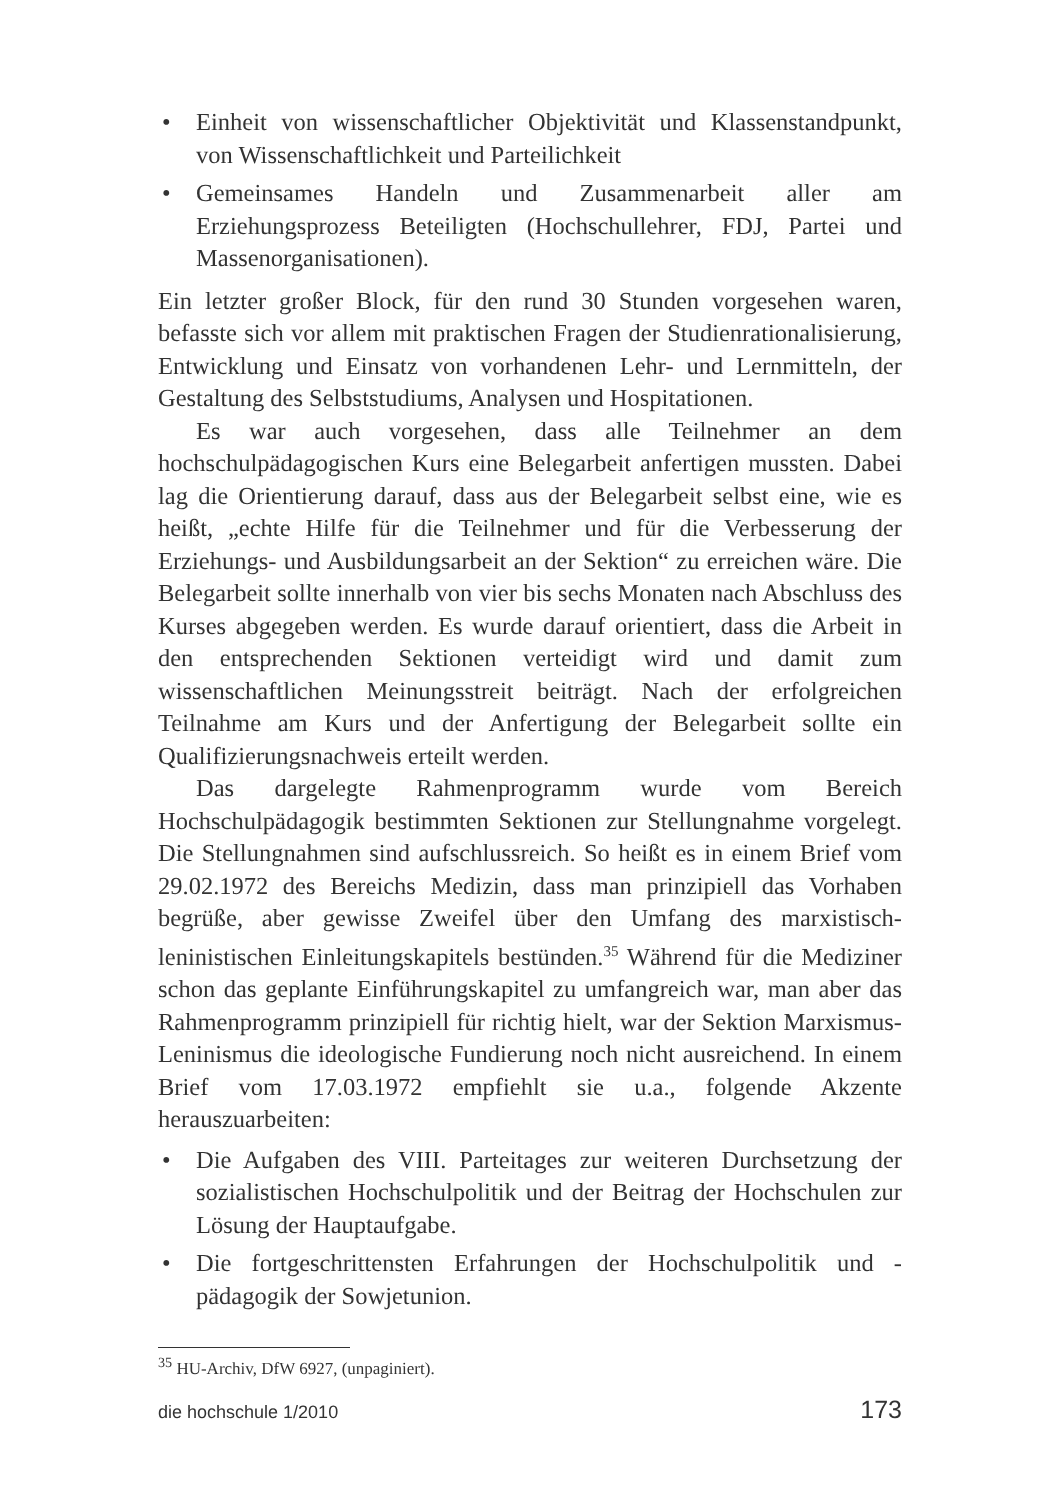• Einheit von wissenschaftlicher Objektivität und Klassenstandpunkt, von Wissenschaftlichkeit und Parteilichkeit
• Gemeinsames Handeln und Zusammenarbeit aller am Erziehungsprozess Beteiligten (Hochschullehrer, FDJ, Partei und Massenorganisationen).
Ein letzter großer Block, für den rund 30 Stunden vorgesehen waren, befasste sich vor allem mit praktischen Fragen der Studienrationalisierung, Entwicklung und Einsatz von vorhandenen Lehr- und Lernmitteln, der Gestaltung des Selbststudiums, Analysen und Hospitationen.
Es war auch vorgesehen, dass alle Teilnehmer an dem hochschulpädagogischen Kurs eine Belegarbeit anfertigen mussten. Dabei lag die Orientierung darauf, dass aus der Belegarbeit selbst eine, wie es heißt, „echte Hilfe für die Teilnehmer und für die Verbesserung der Erziehungs- und Ausbildungsarbeit an der Sektion“ zu erreichen wäre. Die Belegarbeit sollte innerhalb von vier bis sechs Monaten nach Abschluss des Kurses abgegeben werden. Es wurde darauf orientiert, dass die Arbeit in den entsprechenden Sektionen verteidigt wird und damit zum wissenschaftlichen Meinungsstreit beiträgt. Nach der erfolgreichen Teilnahme am Kurs und der Anfertigung der Belegarbeit sollte ein Qualifizierungsnachweis erteilt werden.
Das dargelegte Rahmenprogramm wurde vom Bereich Hochschulpädagogik bestimmten Sektionen zur Stellungnahme vorgelegt. Die Stellungnahmen sind aufschlussreich. So heißt es in einem Brief vom 29.02.1972 des Bereichs Medizin, dass man prinzipiell das Vorhaben begrüße, aber gewisse Zweifel über den Umfang des marxistisch-leninistischen Einleitungskapitels bestünden.<sup>35</sup> Während für die Mediziner schon das geplante Einführungskapitel zu umfangreich war, man aber das Rahmenprogramm prinzipiell für richtig hielt, war der Sektion Marxismus-Leninismus die ideologische Fundierung noch nicht ausreichend. In einem Brief vom 17.03.1972 empfiehlt sie u.a., folgende Akzente herauszuarbeiten:
• Die Aufgaben des VIII. Parteitages zur weiteren Durchsetzung der sozialistischen Hochschulpolitik und der Beitrag der Hochschulen zur Lösung der Hauptaufgabe.
• Die fortgeschrittensten Erfahrungen der Hochschulpolitik und -pädagogik der Sowjetunion.
<sup>35</sup> HU-Archiv, DfW 6927, (unpaginiert).
die hochschule 1/2010 173